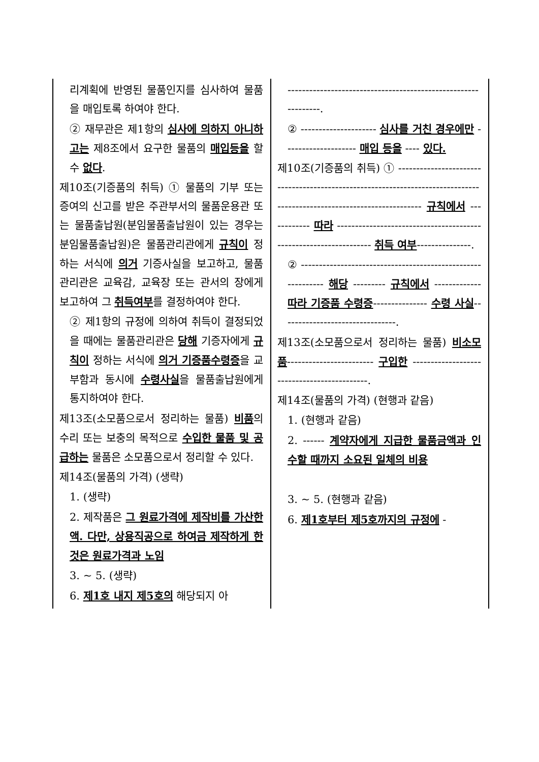| 리계획에 반영된 물품인지를 심사하여 물품을 매입토록 하여야 한다. ② 재무관은 제1항의 심사에 의하지 아니하고는 제8조에서 요구한 물품의 매입등을 할 수 없다 . 제10조(기증품의 취득) ① 물품의 기부 또는 증여의 신고를 받은 주관부서의 물품운용관 또는 물품출납원(분임물품출납원이 있는 경우는 분임물품출납원)은 물품관리관에게 규칙이 정하는 서식에 의거 기증사실을 보고하고, 물품관리관은 교육감, 교육장 또는 관서의 장에게 보고하여 그 취득여부 를 결정하여야 한다. ② 제1항의 규정에 의하여 취득이 결정되었을 때에는 물품관리관은 당해 기증자에게 규칙이 정하는 서식에 의거 기증품수령증 을 교부함과 동시에 수령사실 을 물품출납원에게 통지하여야 한다. 제13조(소모품으로서 정리하는 물품) 비품 의 수리 또는 보충의 목적으로 수입한 물품 및 공급하는 물품은 소모품으로서 정리할 수 있다. 제14조(물품의 가격) (생략) 1. (생략) 2. 제작품은 그 원료가격에 제작비를 가산한 액. 다만, 상용직공으로 하여금 제작하게 한 것은 원료가격과 노임 3. ~ 5. (생략) 6. 제1호 내지 제5호의 해당되지 아 | --------------------------------------------------------------. ② --------------------- 심사를 거친 경우에만 -------------------- 매입 등을 ---- 있다. 제10조(기증품의 취득) ① ----------------------------------------------------------------------------------------------------------------------- 규칙에서 ------------ 따라 ------------------------------------------------------------------ 취득 여부 ---------------. ② ------------------------------------------------------------ 해당 --------- 규칙에서 ------------- 따라 기증품 수령증 --------------- 수령 사실 --------------------------------. 제13조(소모품으로서 정리하는 물품) 비소모품 ------------------------ 구입한 --------------------------------------------. 제14조(물품의 가격) (현행과 같음) 1. (현행과 같음) 2. ------ 계약자에게 지급한 물품금액과 인수할 때까지 소요된 일체의 비용 3. ~ 5. (현행과 같음) 6. 제1호부터 제5호까지의 규정에 - |